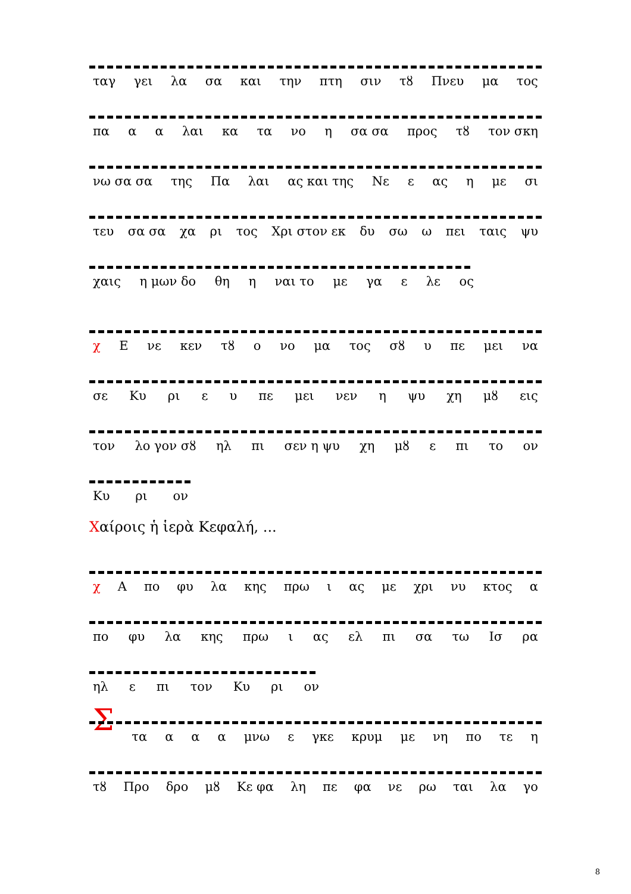ταγ γει λα σα και την πτη σιν τȣ Πνευ μα τος
πα α α λαι κα τα νο η σα σα προς τȣ τον σκη
νω σα σα της Πα λαι ας και της Νε ε ας η με σι
τευ σα σα χα ρι τος Χρι στον εκ δυ σω ω πει ταις ψυ
χαις η μων δο θη η ναι το με γα ε λε ος
χ Ε νε κεν τȣ ο νο μα τος σȣ υ πε μει να
σε Κυ ρι ε υ πε μει νεν η ψυ χη μȣ εις
τον λο γον σȣ ηλ πι σεν η ψυ χη μȣ ε πι το ον
Κυ ρι ον
Χαίροις ἡ ἱερὰ Κεφαλή, ...
χ Α πο φυ λα κης πρω ι ας με χρι νυ κτος α
πο φυ λα κης πρω ι ας ελ πι σα τω Ισ ρα
ηλ ε πι τον Κυ ρι ον
Στα α α α μνω ε γκε κρυμ με νη πο τε η
τȣ Προ δρο μȣ Κε φα λη πε φα νε ρω ται λα γο
8